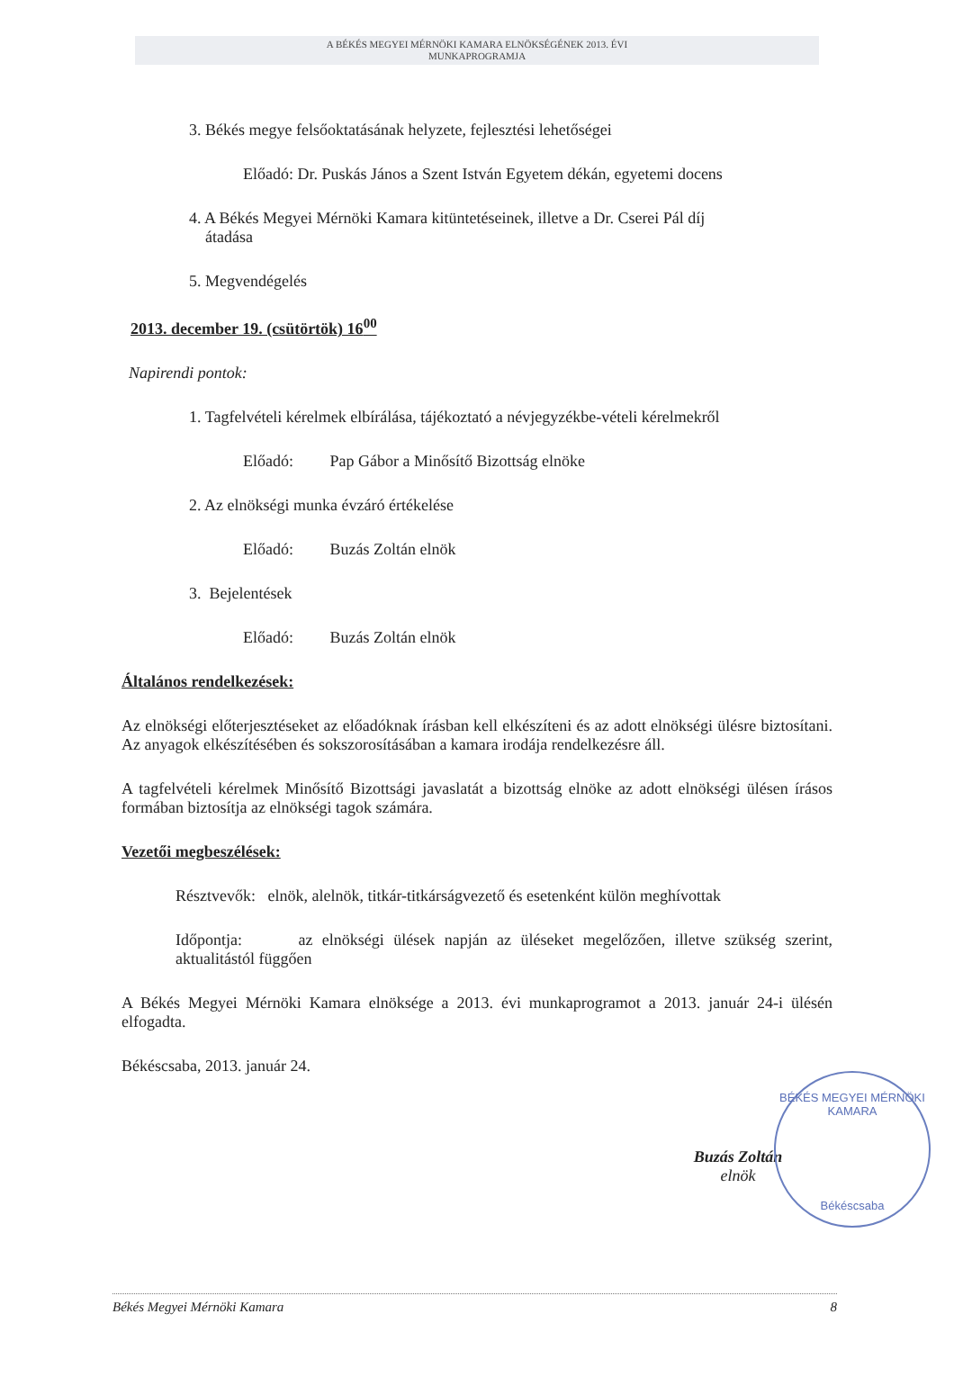A BÉKÉS MEGYEI MÉRNÖKI KAMARA ELNÖKSÉGÉNEK 2013. ÉVI
MUNKAPROGRAMJA
3. Békés megye felsőoktatásának helyzete, fejlesztési lehetőségei
Előadó: Dr. Puskás János a Szent István Egyetem dékán, egyetemi docens
4. A Békés Megyei Mérnöki Kamara kitüntetéseinek, illetve a Dr. Cserei Pál díj
átadása
5. Megvendégelés
2013. december 19. (csütörtök) 16<sup>00</sup>
Napirendi pontok:
1. Tagfelvételi kérelmek elbírálása, tájékoztató a névjegyzékbe-vételi kérelmekről
Előadó: Pap Gábor a Minősítő Bizottság elnöke
2. Az elnökségi munka évzáró értékelése
Előadó: Buzás Zoltán elnök
3. Bejelentések
Előadó: Buzás Zoltán elnök
Általános rendelkezések:
Az elnökségi előterjesztéseket az előadóknak írásban kell elkészíteni és az adott elnökségi ülésre biztosítani. Az anyagok elkészítésében és sokszorosításában a kamara irodája rendelkezésre áll.
A tagfelvételi kérelmek Minősítő Bizottsági javaslatát a bizottság elnöke az adott elnökségi ülésen írásos formában biztosítja az elnökségi tagok számára.
Vezetői megbeszélések:
Résztvevők: elnök, alelnök, titkár-titkárságvezető és esetenként külön meghívottak
Időpontja: az elnökségi ülések napján az üléseket megelőzően, illetve szükség szerint, aktualitástól függően
A Békés Megyei Mérnöki Kamara elnöksége a 2013. évi munkaprogramot a 2013. január 24-i ülésén elfogadta.
Békéscsaba, 2013. január 24.
Buzás Zoltán
elnök
BÉKÉS MEGYEI MÉRNÖKI KAMARA
Békéscsaba
Békés Megyei Mérnöki Kamara 8